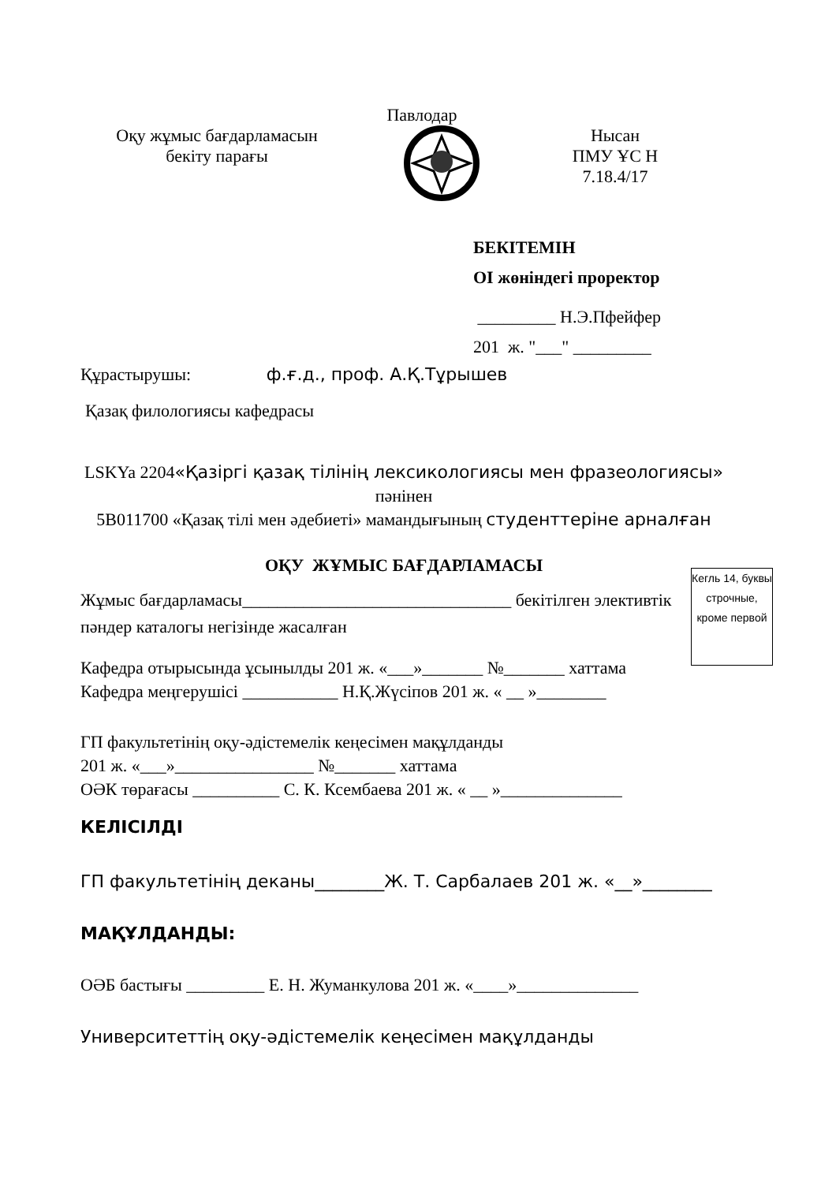Павлодар
Оқу жұмыс бағдарламасын
бекіту парағы
Нысан
ПМУ ҰС Н
7.18.4/17
БЕКІТЕМІН
ОІ жөніндегі проректор
_________ Н.Э.Пфейфер
201 ж. "___" _________
Құрастырушы: ф.ғ.д., проф. А.Қ.Тұрышев
Қазақ филологиясы кафедрасы
LSKYa 2204«Қазіргі қазақ тілінің лексикологиясы мен фразеологиясы» пәнінен
5В011700 «Қазақ тілі мен әдебиеті» мамандығының студенттеріне арналған
ОҚУ ЖҰМЫС БАҒДАРЛАМАСЫ
Жұмыс бағдарламасы_______________________________ бекітілген элективтік пәндер каталогы негізінде жасалған
Кафедра отырысында ұсынылды 201 ж. «___»_______ №_______ хаттама
Кафедра меңгерушісі ___________ Н.Қ.Жүсіпов 201 ж. « __ »________
ГП факультетінің оқу-әдістемелік кеңесімен мақұлданды
201 ж. «___»________________ №_______ хаттама
ОӘК төрағасы __________ С. К. Ксембаева 201 ж. « __ »______________
КЕЛІСІЛДІ
ГП факультетінің деканы________Ж. Т. Сарбалаев 201 ж. «__»________
МАҚҰЛДАНДЫ:
ОӘБ бастығы _________ Е. Н. Жуманкулова 201 ж. «____»______________
Университеттің оқу-әдістемелік кеңесімен мақұлданды
Кегль 14, буквы строчные, кроме первой